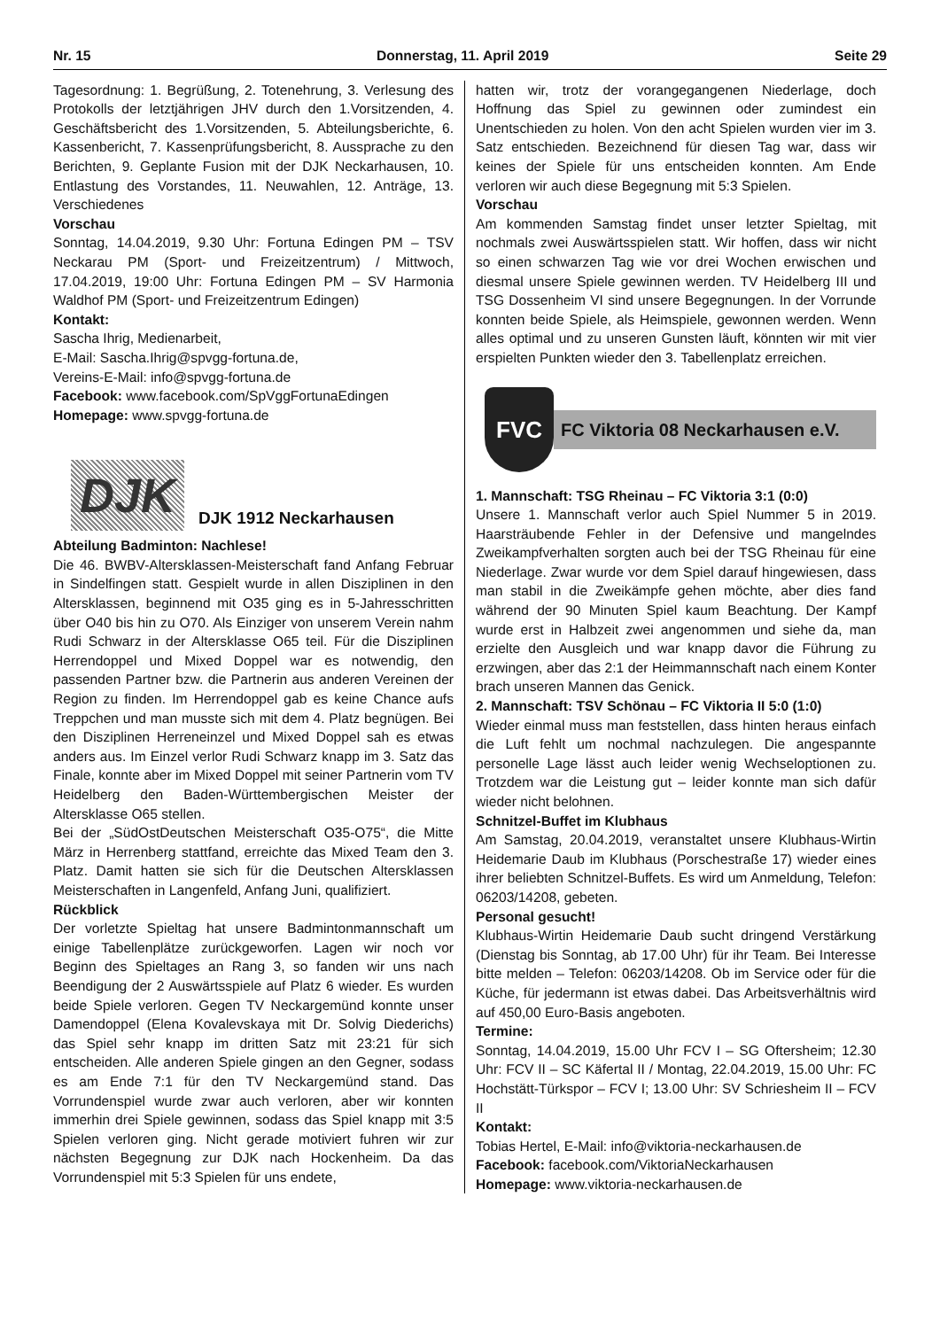Nr. 15 Donnerstag, 11. April 2019 Seite 29
Tagesordnung: 1. Begrüßung, 2. Totenehrung, 3. Verlesung des Protokolls der letztjährigen JHV durch den 1.Vorsitzenden, 4. Geschäftsbericht des 1.Vorsitzenden, 5. Abteilungsberichte, 6. Kassenbericht, 7. Kassenprüfungsbericht, 8. Aussprache zu den Berichten, 9. Geplante Fusion mit der DJK Neckarhausen, 10. Entlastung des Vorstandes, 11. Neuwahlen, 12. Anträge, 13. Verschiedenes
Vorschau
Sonntag, 14.04.2019, 9.30 Uhr: Fortuna Edingen PM – TSV Neckarau PM (Sport- und Freizeitzentrum) / Mittwoch, 17.04.2019, 19:00 Uhr: Fortuna Edingen PM – SV Harmonia Waldhof PM (Sport- und Freizeitzentrum Edingen)
Kontakt:
Sascha Ihrig, Medienarbeit,
E-Mail: Sascha.Ihrig@spvgg-fortuna.de,
Vereins-E-Mail: info@spvgg-fortuna.de
Facebook: www.facebook.com/SpVggFortunaEdingen
Homepage: www.spvgg-fortuna.de
DJK
DJK 1912 Neckarhausen
Abteilung Badminton: Nachlese!
Die 46. BWBV-Altersklassen-Meisterschaft fand Anfang Februar in Sindelfingen statt. Gespielt wurde in allen Disziplinen in den Altersklassen, beginnend mit O35 ging es in 5-Jahresschritten über O40 bis hin zu O70. Als Einziger von unserem Verein nahm Rudi Schwarz in der Altersklasse O65 teil. Für die Disziplinen Herrendoppel und Mixed Doppel war es notwendig, den passenden Partner bzw. die Partnerin aus anderen Vereinen der Region zu finden. Im Herrendoppel gab es keine Chance aufs Treppchen und man musste sich mit dem 4. Platz begnügen. Bei den Disziplinen Herreneinzel und Mixed Doppel sah es etwas anders aus. Im Einzel verlor Rudi Schwarz knapp im 3. Satz das Finale, konnte aber im Mixed Doppel mit seiner Partnerin vom TV Heidelberg den Baden-Württembergischen Meister der Altersklasse O65 stellen.
Bei der „SüdOstDeutschen Meisterschaft O35-O75“, die Mitte März in Herrenberg stattfand, erreichte das Mixed Team den 3. Platz. Damit hatten sie sich für die Deutschen Altersklassen Meisterschaften in Langenfeld, Anfang Juni, qualifiziert.
Rückblick
Der vorletzte Spieltag hat unsere Badmintonmannschaft um einige Tabellenplätze zurückgeworfen. Lagen wir noch vor Beginn des Spieltages an Rang 3, so fanden wir uns nach Beendigung der 2 Auswärtsspiele auf Platz 6 wieder. Es wurden beide Spiele verloren. Gegen TV Neckargemünd konnte unser Damendoppel (Elena Kovalevskaya mit Dr. Solvig Diederichs) das Spiel sehr knapp im dritten Satz mit 23:21 für sich entscheiden. Alle anderen Spiele gingen an den Gegner, sodass es am Ende 7:1 für den TV Neckargemünd stand. Das Vorrundenspiel wurde zwar auch verloren, aber wir konnten immerhin drei Spiele gewinnen, sodass das Spiel knapp mit 3:5 Spielen verloren ging. Nicht gerade motiviert fuhren wir zur nächsten Begegnung zur DJK nach Hockenheim. Da das Vorrundenspiel mit 5:3 Spielen für uns endete,
hatten wir, trotz der vorangegangenen Niederlage, doch Hoffnung das Spiel zu gewinnen oder zumindest ein Unentschieden zu holen. Von den acht Spielen wurden vier im 3. Satz entschieden. Bezeichnend für diesen Tag war, dass wir keines der Spiele für uns entscheiden konnten. Am Ende verloren wir auch diese Begegnung mit 5:3 Spielen.
Vorschau
Am kommenden Samstag findet unser letzter Spieltag, mit nochmals zwei Auswärtsspielen statt. Wir hoffen, dass wir nicht so einen schwarzen Tag wie vor drei Wochen erwischen und diesmal unsere Spiele gewinnen werden. TV Heidelberg III und TSG Dossenheim VI sind unsere Begegnungen. In der Vorrunde konnten beide Spiele, als Heimspiele, gewonnen werden. Wenn alles optimal und zu unseren Gunsten läuft, könnten wir mit vier erspielten Punkten wieder den 3. Tabellenplatz erreichen.
FVC
FC Viktoria 08 Neckarhausen e.V.
1. Mannschaft: TSG Rheinau – FC Viktoria 3:1 (0:0)
Unsere 1. Mannschaft verlor auch Spiel Nummer 5 in 2019. Haarsträubende Fehler in der Defensive und mangelndes Zweikampfverhalten sorgten auch bei der TSG Rheinau für eine Niederlage. Zwar wurde vor dem Spiel darauf hingewiesen, dass man stabil in die Zweikämpfe gehen möchte, aber dies fand während der 90 Minuten Spiel kaum Beachtung. Der Kampf wurde erst in Halbzeit zwei angenommen und siehe da, man erzielte den Ausgleich und war knapp davor die Führung zu erzwingen, aber das 2:1 der Heimmannschaft nach einem Konter brach unseren Mannen das Genick.
2. Mannschaft: TSV Schönau – FC Viktoria II 5:0 (1:0)
Wieder einmal muss man feststellen, dass hinten heraus einfach die Luft fehlt um nochmal nachzulegen. Die angespannte personelle Lage lässt auch leider wenig Wechseloptionen zu. Trotzdem war die Leistung gut – leider konnte man sich dafür wieder nicht belohnen.
Schnitzel-Buffet im Klubhaus
Am Samstag, 20.04.2019, veranstaltet unsere Klubhaus-Wirtin Heidemarie Daub im Klubhaus (Porschestraße 17) wieder eines ihrer beliebten Schnitzel-Buffets. Es wird um Anmeldung, Telefon: 06203/14208, gebeten.
Personal gesucht!
Klubhaus-Wirtin Heidemarie Daub sucht dringend Verstärkung (Dienstag bis Sonntag, ab 17.00 Uhr) für ihr Team. Bei Interesse bitte melden – Telefon: 06203/14208. Ob im Service oder für die Küche, für jedermann ist etwas dabei. Das Arbeitsverhältnis wird auf 450,00 Euro-Basis angeboten.
Termine:
Sonntag, 14.04.2019, 15.00 Uhr FCV I – SG Oftersheim; 12.30 Uhr: FCV II – SC Käfertal II / Montag, 22.04.2019, 15.00 Uhr: FC Hochstätt-Türkspor – FCV I; 13.00 Uhr: SV Schriesheim II – FCV II
Kontakt:
Tobias Hertel, E-Mail: info@viktoria-neckarhausen.de
Facebook: facebook.com/ViktoriaNeckarhausen
Homepage: www.viktoria-neckarhausen.de